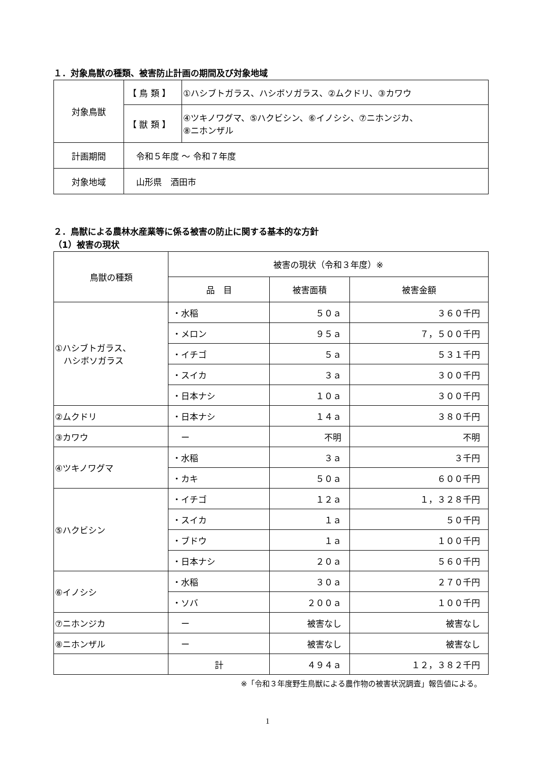１．対象鳥獣の種類、被害防止計画の期間及び対象地域
| 対象鳥獣 | 【 鳥 類 】 | ①ハシブトガラス、ハシボソガラス、②ムクドリ、③カワウ |
| | 【 獣 類 】 | ④ツキノワグマ、⑤ハクビシン、⑥イノシシ、⑦ニホンジカ、 ⑧ニホンザル |
| 計画期間 | 令和５年度 ～ 令和７年度 | |
| 対象地域 | 山形県 酒田市 | |
２．鳥獣による農林水産業等に係る被害の防止に関する基本的な方針
（1）被害の現状
| 鳥獣の種類 | 被害の現状（令和３年度）※ | | |
| --- | --- | --- | --- |
| | 品 目 | 被害面積 | 被害金額 |
| ①ハシブトガラス、 ハシボソガラス | ・水稲 | ５０ａ | ３６０千円 |
| | ・メロン | ９５ａ | ７，５００千円 |
| | ・イチゴ | ５ａ | ５３１千円 |
| | ・スイカ | ３ａ | ３００千円 |
| | ・日本ナシ | １０ａ | ３００千円 |
| ②ムクドリ | ・日本ナシ | １４ａ | ３８０千円 |
| ③カワウ | ー | 不明 | 不明 |
| ④ツキノワグマ | ・水稲 | ３ａ | ３千円 |
| | ・カキ | ５０ａ | ６００千円 |
| ⑤ハクビシン | ・イチゴ | １２ａ | １，３２８千円 |
| | ・スイカ | １ａ | ５０千円 |
| | ・ブドウ | １ａ | １００千円 |
| | ・日本ナシ | ２０ａ | ５６０千円 |
| ⑥イノシシ | ・水稲 | ３０ａ | ２７０千円 |
| | ・ソバ | ２００ａ | １００千円 |
| ⑦ニホンジカ | ー | 被害なし | 被害なし |
| ⑧ニホンザル | ー | 被害なし | 被害なし |
| | 計 | ４９４ａ | １２，３８２千円 |
※「令和３年度野生鳥獣による農作物の被害状況調査」報告値による。
1